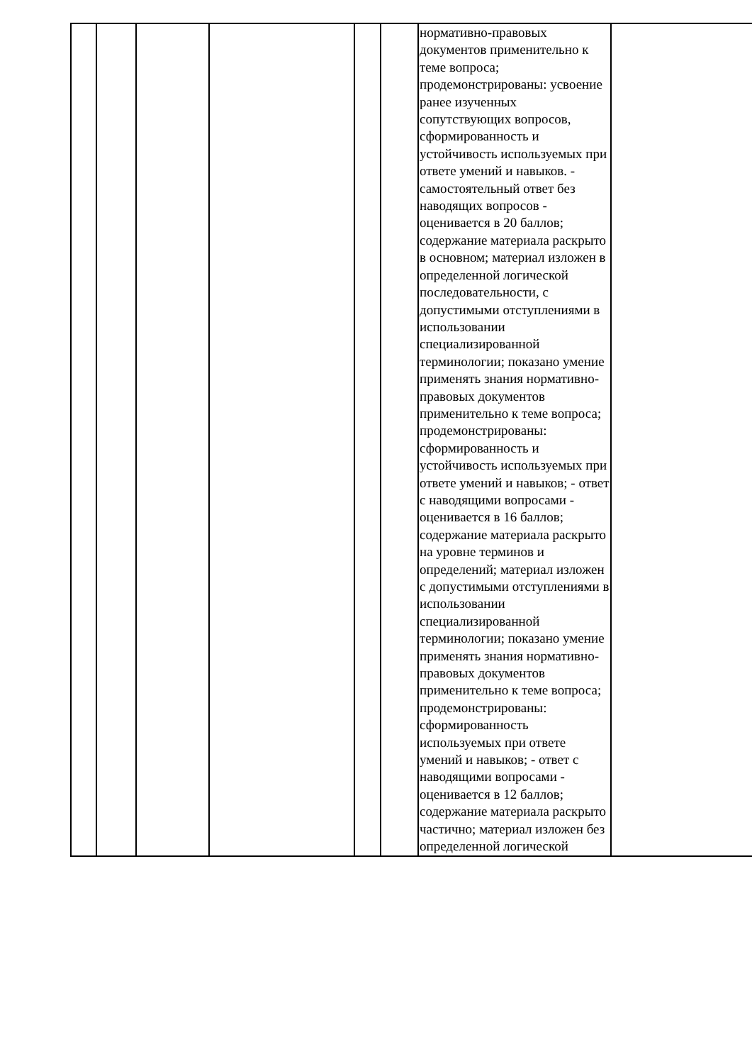| | | | | | | нормативно-правовых документов применительно к теме вопроса; продемонстрированы: усвоение ранее изученных сопутствующих вопросов, сформированность и устойчивость используемых при ответе умений и навыков. - самостоятельный ответ без наводящих вопросов - оценивается в 20 баллов; содержание материала раскрыто в основном; материал изложен в определенной логической последовательности, с допустимыми отступлениями в использовании специализированной терминологии; показано умение применять знания нормативно-правовых документов применительно к теме вопроса; продемонстрированы: сформированность и устойчивость используемых при ответе умений и навыков; - ответ с наводящими вопросами - оценивается в 16 баллов; содержание материала раскрыто на уровне терминов и определений; материал изложен с допустимыми отступлениями в использовании специализированной терминологии; показано умение применять знания нормативно-правовых документов применительно к теме вопроса; продемонстрированы: сформированность используемых при ответе умений и навыков; - ответ с наводящими вопросами - оценивается в 12 баллов; содержание материала раскрыто частично; материал изложен без определенной логической | |